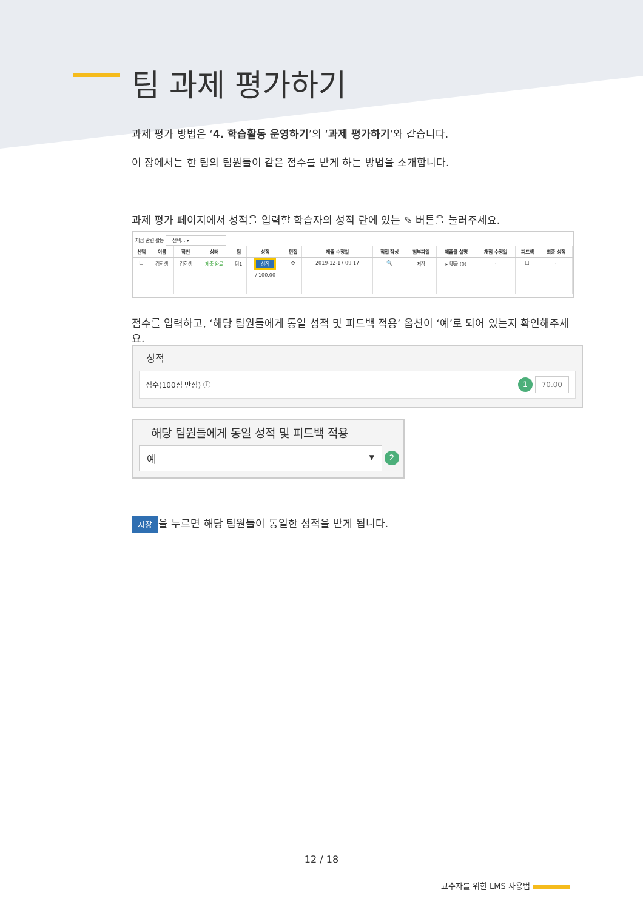팀 과제 평가하기
과제 평가 방법은 ‘4. 학습활동 운영하기’의 ‘과제 평가하기’와 같습니다.
이 장에서는 한 팀의 팀원들이 같은 점수를 받게 하는 방법을 소개합니다.
과제 평가 페이지에서 성적을 입력할 학습자의 성적 란에 있는 ✎ 버튼을 눌러주세요.
채점 관련 활동 선택... ▾
| 선택 | 이름 | 학번 | 상태 | 팀 | 성적 | 편집 | 제출 수정일 | 직접 작성 | 첨부파일 | 제출물 설명 | 채점 수정일 | 피드백 | 최종 성적 |
| --- | --- | --- | --- | --- | --- | --- | --- | --- | --- | --- | --- | --- | --- |
| ☐ | 김학생 | 김학생 | 제출 완료 | 팀1 | 성적 / 100.00 | ⚙ | 2019-12-17 09:17 | 🔍 | 저장 | ▸ 댓글 (0) | - | ☐ | - |
점수를 입력하고, ‘해당 팀원들에게 동일 성적 및 피드백 적용’ 옵션이 ‘예’로 되어 있는지 확인해주세요.
성적
점수(100점 만점) ⓘ 1 70.00
해당 팀원들에게 동일 성적 및 피드백 적용
예 ▾ 2
저장 을 누르면 해당 팀원들이 동일한 성적을 받게 됩니다.
12 / 18
교수자를 위한 LMS 사용법